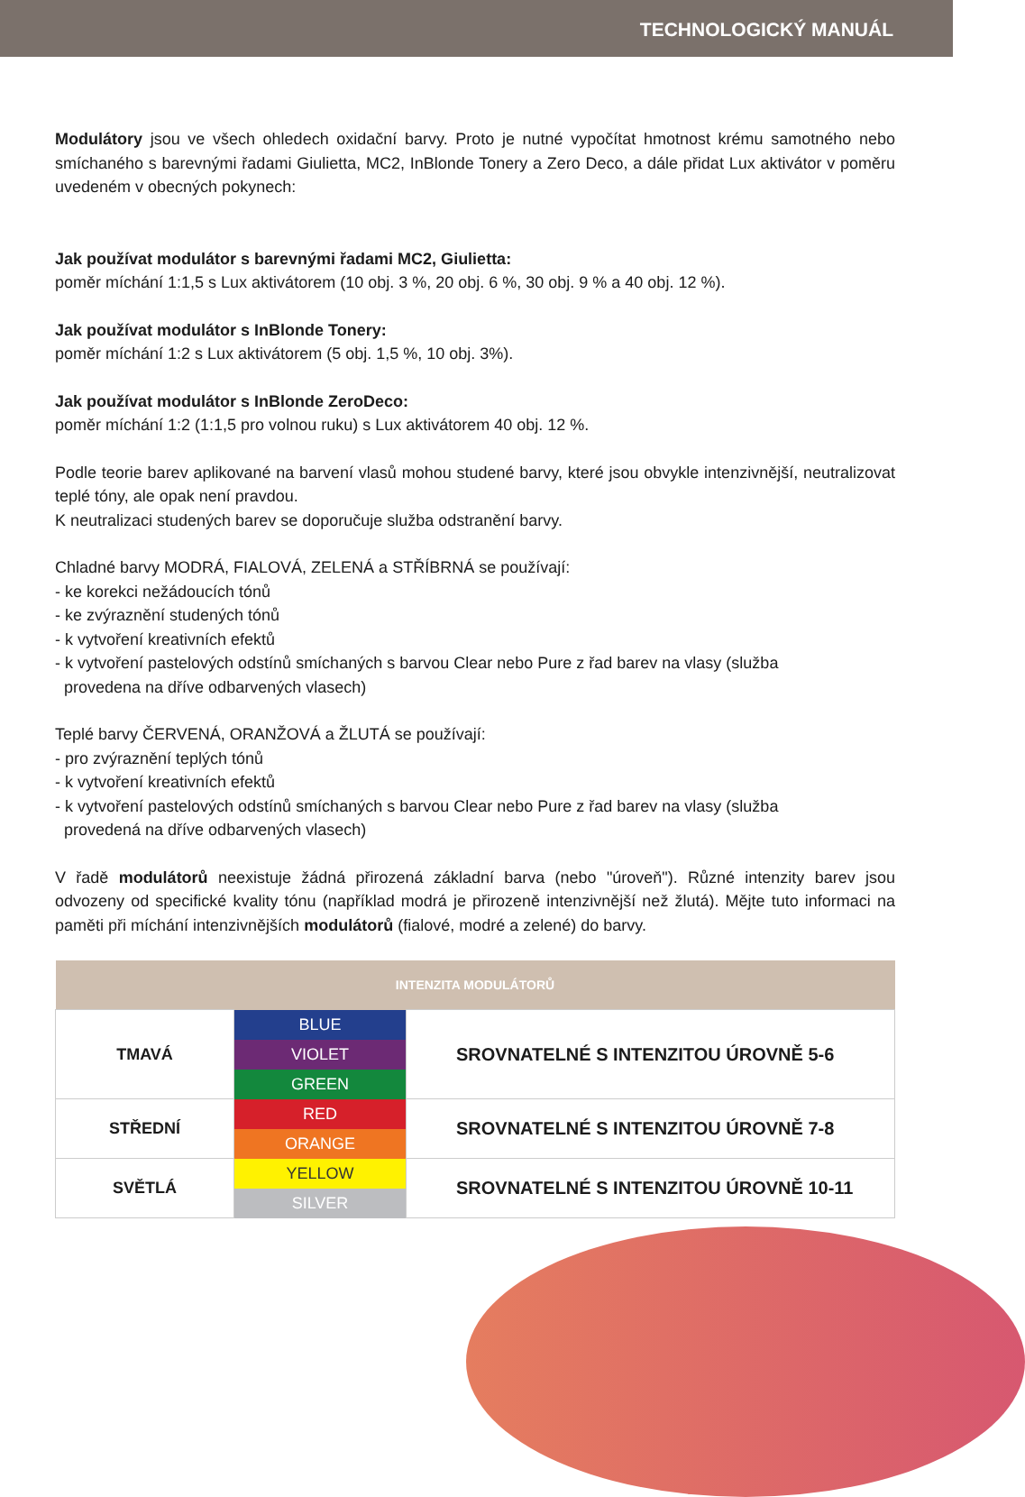TECHNOLOGICKÝ MANUÁL
Modulátory jsou ve všech ohledech oxidační barvy. Proto je nutné vypočítat hmotnost krému samotného nebo smíchaného s barevnými řadami Giulietta, MC2, InBlonde Tonery a Zero Deco, a dále přidat Lux aktivátor v poměru uvedeném v obecných pokynech:
Jak používat modulátor s barevnými řadami MC2, Giulietta:
poměr míchání 1:1,5 s Lux aktivátorem (10 obj. 3 %, 20 obj. 6 %, 30 obj. 9 % a 40 obj. 12 %).
Jak používat modulátor s InBlonde Tonery:
poměr míchání 1:2 s Lux aktivátorem (5 obj. 1,5 %, 10 obj. 3%).
Jak používat modulátor s InBlonde ZeroDeco:
poměr míchání 1:2 (1:1,5 pro volnou ruku) s Lux aktivátorem 40 obj. 12 %.
Podle teorie barev aplikované na barvení vlasů mohou studené barvy, které jsou obvykle intenzivnější, neutralizovat teplé tóny, ale opak není pravdou.
K neutralizaci studených barev se doporučuje služba odstranění barvy.
Chladné barvy MODRÁ, FIALOVÁ, ZELENÁ a STŘÍBRNÁ se používají:
- ke korekci nežádoucích tónů
- ke zvýraznění studených tónů
- k vytvoření kreativních efektů
- k vytvoření pastelových odstínů smíchaných s barvou Clear nebo Pure z řad barev na vlasy (služba
provedena na dříve odbarvených vlasech)
Teplé barvy ČERVENÁ, ORANŽOVÁ a ŽLUTÁ se používají:
- pro zvýraznění teplých tónů
- k vytvoření kreativních efektů
- k vytvoření pastelových odstínů smíchaných s barvou Clear nebo Pure z řad barev na vlasy (služba
provedená na dříve odbarvených vlasech)
V řadě modulátorů neexistuje žádná přirozená základní barva (nebo "úroveň"). Různé intenzity barev jsou odvozeny od specifické kvality tónu (například modrá je přirozeně intenzivnější než žlutá). Mějte tuto informaci na paměti při míchání intenzivnějších modulátorů (fialové, modré a zelené) do barvy.
| INTENZITA MODULÁTORŮ | | |
| --- | --- | --- |
| TMAVÁ | BLUE | SROVNATELNÉ S INTENZITOU ÚROVNĚ 5-6 |
| | VIOLET | |
| | GREEN | |
| STŘEDNÍ | RED | SROVNATELNÉ S INTENZITOU ÚROVNĚ 7-8 |
| | ORANGE | |
| SVĚTLÁ | YELLOW | SROVNATELNÉ S INTENZITOU ÚROVNĚ 10-11 |
| | SILVER | |